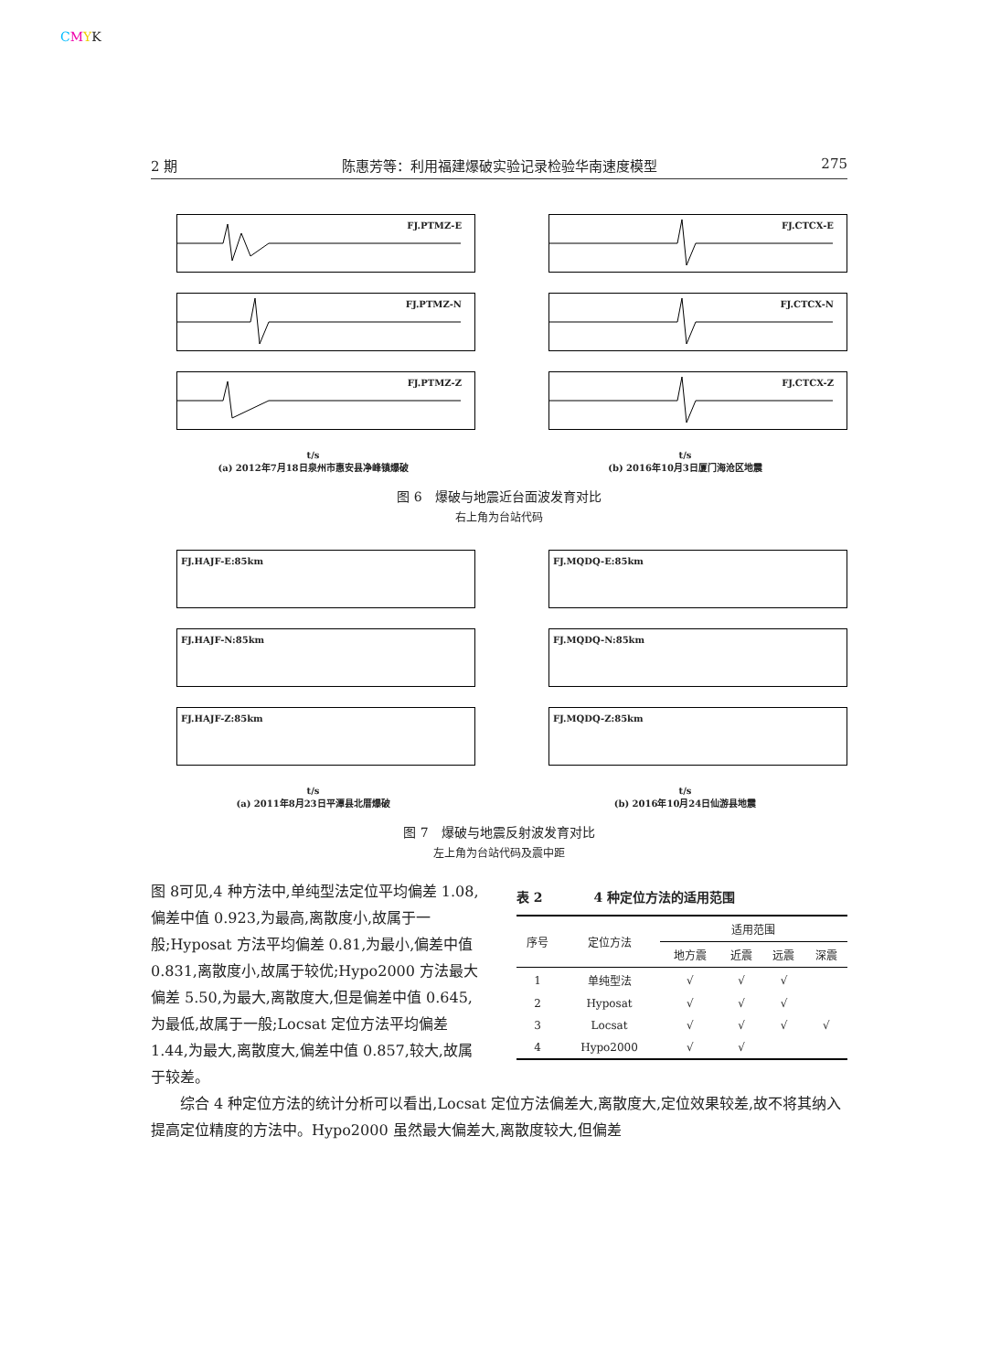CMYK
2 期 陈惠芳等：利用福建爆破实验记录检验华南速度模型 275
FJ.PTMZ-E
FJ.PTMZ-N
FJ.PTMZ-Z
t/s
(a) 2012年7月18日泉州市惠安县净峰镇爆破
FJ.CTCX-E
FJ.CTCX-N
FJ.CTCX-Z
t/s
(b) 2016年10月3日厦门海沧区地震
图 6　爆破与地震近台面波发育对比
右上角为台站代码
FJ.HAJF-E:85km
FJ.HAJF-N:85km
FJ.HAJF-Z:85km
t/s
(a) 2011年8月23日平潭县北厝爆破
FJ.MQDQ-E:85km
FJ.MQDQ-N:85km
FJ.MQDQ-Z:85km
t/s
(b) 2016年10月24日仙游县地震
图 7　爆破与地震反射波发育对比
左上角为台站代码及震中距
图 8可见,4 种方法中,单纯型法定位平均偏差 1.08,偏差中值 0.923,为最高,离散度小,故属于一般;Hyposat 方法平均偏差 0.81,为最小,偏差中值 0.831,离散度小,故属于较优;Hypo2000 方法最大偏差 5.50,为最大,离散度大,但是偏差中值 0.645,为最低,故属于一般;Locsat 定位方法平均偏差 1.44,为最大,离散度大,偏差中值 0.857,较大,故属于较差。
表 2　　　　4 种定位方法的适用范围
| 序号 | 定位方法 | 适用范围 | | | |
| --- | --- | --- | --- | --- | --- |
| | | 地方震 | 近震 | 远震 | 深震 |
| 1 | 单纯型法 | √ | √ | √ | |
| 2 | Hyposat | √ | √ | √ | |
| 3 | Locsat | √ | √ | √ | √ |
| 4 | Hypo2000 | √ | √ | | |
综合 4 种定位方法的统计分析可以看出,Locsat 定位方法偏差大,离散度大,定位效果较差,故不将其纳入提高定位精度的方法中。Hypo2000 虽然最大偏差大,离散度较大,但偏差